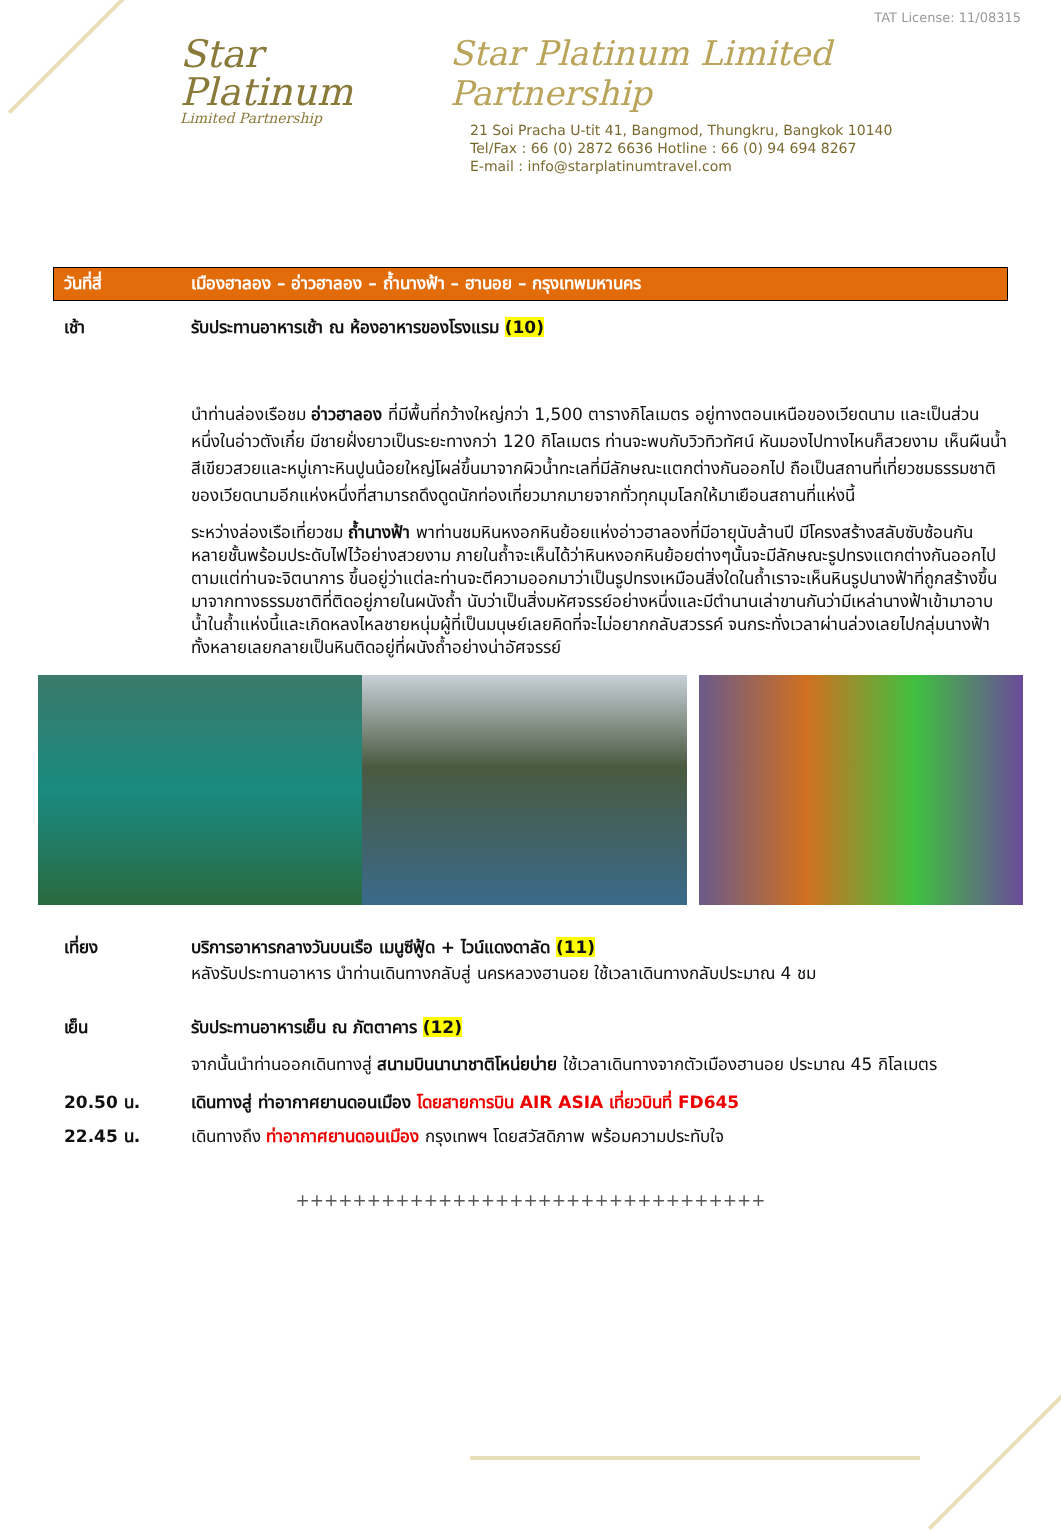Star Platinum
Limited Partnership
TAT License: 11/08315
Star Platinum Limited Partnership
21 Soi Pracha U-tit 41, Bangmod, Thungkru, Bangkok 10140
Tel/Fax : 66 (0) 2872 6636 Hotline : 66 (0) 94 694 8267
E-mail : info@starplatinumtravel.com
วันที่สี่ เมืองฮาลอง – อ่าวฮาลอง – ถ้ำนางฟ้า – ฮานอย – กรุงเทพมหานคร
เช้า รับประทานอาหารเช้า ณ ห้องอาหารของโรงแรม (10)
นำท่านล่องเรือชม อ่าวฮาลอง ที่มีพื้นที่กว้างใหญ่กว่า 1,500 ตารางกิโลเมตร อยู่ทางตอนเหนือของเวียดนาม และเป็นส่วนหนึ่งในอ่าวตังเกี๋ย มีชายฝั่งยาวเป็นระยะทางกว่า 120 กิโลเมตร ท่านจะพบกับวิวทิวทัศน์ หันมองไปทางไหนก็สวยงาม เห็นผืนน้ำสีเขียวสวยและหมู่เกาะหินปูนน้อยใหญ่โผล่ขึ้นมาจากผิวน้ำทะเลที่มีลักษณะแตกต่างกันออกไป ถือเป็นสถานที่เที่ยวชมธรรมชาติของเวียดนามอีกแห่งหนึ่งที่สามารถดึงดูดนักท่องเที่ยวมากมายจากทั่วทุกมุมโลกให้มาเยือนสถานที่แห่งนี้
ระหว่างล่องเรือเที่ยวชม ถ้ำนางฟ้า พาท่านชมหินหงอกหินย้อยแห่งอ่าวฮาลองที่มีอายุนับล้านปี มีโครงสร้างสลับซับซ้อนกันหลายชั้นพร้อมประดับไฟไว้อย่างสวยงาม ภายในถ้ำจะเห็นได้ว่าหินหงอกหินย้อยต่างๆนั้นจะมีลักษณะรูปทรงแตกต่างกันออกไป ตามแต่ท่านจะจิตนาการ ขึ้นอยู่ว่าแต่ละท่านจะตีความออกมาว่าเป็นรูปทรงเหมือนสิ่งใดในถ้ำเราจะเห็นหินรูปนางฟ้าที่ถูกสร้างขึ้นมาจากทางธรรมชาติที่ติดอยู่ภายในผนังถ้ำ นับว่าเป็นสิ่งมหัศจรรย์อย่างหนึ่งและมีตำนานเล่าขานกันว่ามีเหล่านางฟ้าเข้ามาอาบน้ำในถ้ำแห่งนี้และเกิดหลงไหลชายหนุ่มผู้ที่เป็นมนุษย์เลยคิดที่จะไม่อยากกลับสวรรค์ จนกระทั่งเวลาผ่านล่วงเลยไปกลุ่มนางฟ้าทั้งหลายเลยกลายเป็นหินติดอยู่ที่ผนังถ้ำอย่างน่าอัศจรรย์
เที่ยง บริการอาหารกลางวันบนเรือ เมนูซีฟู้ด + ไวน์แดงดาลัด (11)
หลังรับประทานอาหาร นำท่านเดินทางกลับสู่ นครหลวงฮานอย ใช้เวลาเดินทางกลับประมาณ 4 ชม
เย็น รับประทานอาหารเย็น ณ ภัตตาคาร (12)
จากนั้นนำท่านออกเดินทางสู่ สนามบินนานาชาติโหน่ยบ่าย ใช้เวลาเดินทางจากตัวเมืองฮานอย ประมาณ 45 กิโลเมตร
20.50 น. เดินทางสู่ ท่าอากาศยานดอนเมือง โดยสายการบิน AIR ASIA เที่ยวบินที่ FD645
22.45 น. เดินทางถึง ท่าอากาศยานดอนเมือง กรุงเทพฯ โดยสวัสดิภาพ พร้อมความประทับใจ
+++++++++++++++++++++++++++++++++